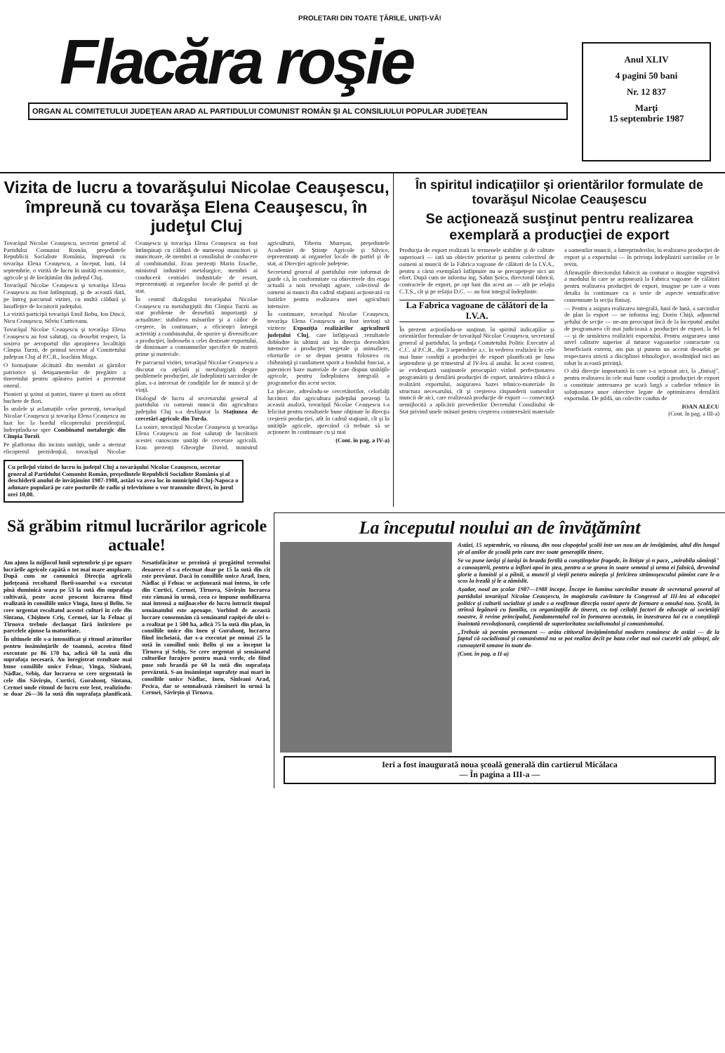PROLETARI DIN TOATE ŢĂRILE, UNIŢI-VĂ!
Flacăra roşie
ORGAN AL COMITETULUI JUDEŢEAN ARAD AL PARTIDULUI COMUNIST ROMÂN ŞI AL CONSILIULUI POPULAR JUDEŢEAN
Anul XLIV
4 pagini 50 bani
Nr. 12 837
Marţi
15 septembrie 1987
Vizita de lucru a tovarăşului Nicolae Ceauşescu, împreună cu tovarăşa Elena Ceauşescu, în judeţul Cluj
Tovarăşul Nicolae Ceauşescu, secretar general al Partidului Comunist Român, preşedintele Republicii Socialiste România, împreună cu tovarăşa Elena Ceauşescu, a început, luni, 14 septembrie, o vizită de lucru în unităţi economice, agricole şi de învăţămînt din judeţul Cluj.
Tovarăşul Nicolae Ceauşescu şi tovarăşa Elena Ceauşescu au fost întîmpinaţi, şi de această dată, pe întreg parcursul vizitei, cu multă căldură şi însufleţire de locuitorii judeţului.
La vizită participă tovarăşii Emil Bobu, Ion Dincă, Nicu Ceauşescu, Silviu Curticeanu.
Tovarăşul Nicolae Ceauşescu şi tovarăşa Elena Ceauşescu au fost salutaţi, cu deosebit respect, la sosirea pe aeroportul din apropierea localităţii Cîmpia Turzii, de primul secretar al Comitetului judeţean Cluj al P.C.R., Ioachim Moga.
O formaţiune alcătuită din membri ai gărzilor patriotice şi detaşamentelor de pregătire a tineretului pentru apărarea patriei a prezentat onorul.
Pionieri şi şoimi ai patriei, tinere şi tineri au oferit buchete de flori.
În uralele şi aclamaţiile celor prezenţi, tovarăşul Nicolae Ceauşescu şi tovarăşa Elena Ceauşescu au luat loc la bordul elicopterului prezidenţial, îndreptîndu-se spre Combinatul metalurgic din Cîmpia Turzii.
Pe platforma din incinta unităţii, unde a aterizat elicopterul prezidenţial, tovarăşul Nicolae Ceauşescu şi tovarăşa Elena Ceauşescu au fost întîmpinaţi cu căldură de numeroşi muncitori şi muncitoare, de membri ai consiliului de conducere al combinatului. Erau prezenţi Marin Enache, ministrul industriei metalurgice, membri ai conducerii centralei industriale de resort, reprezentanţi ai organelor locale de partid şi de stat.
În centrul dialogului tovarăşului Nicolae Ceauşescu cu metalurgiştii din Cîmpia Turzii au stat probleme de deosebită importanţă şi actualitate: stabilirea măsurilor şi a căilor de creştere, în continuare, a eficienţei întregii activităţi a combinatului, de sporire şi diversificare a producţiei, îndeosebi a celei destinate exportului, de diminuare a consumurilor specifice de materii prime şi materiale.
Pe parcursul vizitei, tovarăşul Nicolae Ceauşescu a discutat cu oţelarii şi metalurgiştii despre problemele producţiei, ale îndeplinirii sarcinilor de plan, s-a interesat de condiţiile lor de muncă şi de viaţă.
Dialogul de lucru al secretarului general al partidului cu oamenii muncii din agricultura judeţului Cluj s-a desfăşurat la Staţiunea de cercetări agricole din Turda.
La sosire, tovarăşul Nicolae Ceauşescu şi tovarăşa Elena Ceauşescu au fost salutaţi de lucrătorii acestei cunoscute unităţi de cercetare agricolă. Erau prezenţi Gheorghe David, ministrul agriculturii, Tiberiu Mureşan, preşedintele Academiei de Ştiinţe Agricole şi Silvice, reprezentanţi ai organelor locale de partid şi de stat, ai Direcţiei agricole judeţene.
Secretarul general al partidului este informat de gazde că, în conformitate cu obiectivele din etapa actuală a noii revoluţii agrare, colectivul de oameni ai muncii din cadrul staţiunii acţionează cu hotărîre pentru realizarea unei agriculturi intensive.
În continuare, tovarăşul Nicolae Ceauşescu, tovarăşa Elena Ceauşescu au fost invitaţi să viziteze Expoziţia realizărilor agriculturii judeţului Cluj, care înfăţişează rezultatele dobîndite în ultimii ani în direcţia dezvoltării intensive a producţiei vegetale şi animaliere, eforturile ce se depun pentru folosirea cu chibzuinţă şi randament sporit a fondului funciar, a puternicei baze materiale de care dispun unităţile agricole, pentru îndeplinirea integrală a programelor din acest sector.
La plecare, adresîndu-se cercetătorilor, celorlalţi lucrători din agricultura judeţului prezenţi la această analiză, tovarăşul Nicolae Ceauşescu i-a felicitat pentru rezultatele bune obţinute în direcţia creşterii producţiei, atît în cadrul staţiunii, cît şi în unităţile agricole, apreciind că trebuie să se acţioneze în continuare cu şi mai
(Cont. în pag. a IV-a)
Cu prilejul vizitei de lucru în judeţul Cluj a tovarăşului Nicolae Ceauşescu, secretar general al Partidului Comunist Român, preşedintele Republicii Socialiste România şi al deschiderii anului de învăţămînt 1987-1988, astăzi va avea loc în municipiul Cluj-Napoca o adunare populară pe care posturile de radio şi televiziune o vor transmite direct, în jurul orei 10,00.
În spiritul indicaţiilor şi orientărilor formulate de tovarăşul Nicolae Ceauşescu
Se acţionează susţinut pentru realizarea exemplară a producţiei de export
Producţia de export realizată la termenele stabilite şi de calitate superioară — iată un obiectiv prioritar şi pentru colectivul de oameni ai muncii de la Fabrica vagoane de călători de la I.V.A., pentru a cărui exemplară înfăptuire nu se precupeţeşte nici un efort. După cum ne informa ing. Sabin Şoica, directorul fabricii, contractele de export, pe opt luni din acest an — atît pe relaţia C.T.S., cît şi pe relaţia D.C. — au fost integral îndeplinite.
La Fabrica vagoane de călători de la I.V.A.
În prezent acţionîndu-se susţinut, în spiritul indicaţiilor şi orientărilor formulate de tovarăşul Nicolae Ceauşescu, secretarul general al partidului, la şedinţa Comitetului Politic Executiv al C.C. al P.C.R., din 3 septembrie a.c. în vederea realizării în cele mai bune condiţii a producţiei de export planificată pe luna septembrie şi pe trimestrul al IV-lea al anului. În acest context, se evidenţiază susţinutele preocupări vizînd perfecţionarea programării şi derulării producţiei de export, urmărirea zilnică a realizării exportului, asigurarea bazei tehnico-materiale în structura necesarului, cît şi creşterea răspunderii oamenilor muncii de aici, care realizează producţie de export — consecinţă nemijlocită a aplicării prevederilor Decretului Consiliului de Stat privind unele măsuri pentru creşterea cointeresării materiale a oamenilor muncii, a întreprinderilor, în realizarea producţiei de export şi a exportului — în privinţa îndeplinirii sarcinilor ce le revin.
Afirmaţiile directorului fabricii au conturat o imagine sugestivă a modului în care se acţionează la Fabrica vagoane de călători pentru realizarea producţiei de export, imagine pe care o vom detalia în continuare cu o serie de aspecte semnificative consemnate la secţia finisaj.
— Pentru a asigura realizarea integrală, lună de lună, a sarcinilor de plan la export — ne informa ing. Dorin Chiţă, adjunctul şefului de secţie — ne-am preocupat încă de la începutul anului de programarea cît mai judicioasă a producţiei de export, la fel — şi de urmărirea realizării exportului. Pentru asigurarea unui nivel calitativ superior al tuturor vagoanelor contractate cu beneficiarii externi, am pus şi punem un accent deosebit pe respectarea strictă a disciplinei tehnologice, neadmiţînd nici un rabat în această privinţă.
O altă direcţie importantă în care s-a acţionat aici, la „finisaj", pentru realizarea în cele mai bune condiţii a producţiei de export o constituie antrenarea pe scară largă a cadrelor tehnice în soluţionarea unor obiective legate de optimizarea derulării exportului. De pildă, un colectiv condus de
IOAN ALECU
(Cont. în pag. a III-a)
Să grăbim ritmul lucrărilor agricole actuale!
Am ajuns la mijlocul lunii septembrie şi pe ogoare lucrările agricole capătă o tot mai mare amploare. După cum ne comunică Direcţia agricolă judeţeană recoltatul florii-soarelui s-a executat pînă duminică seara pe 53 la sută din suprafaţa cultivată, peste acest procent lucrarea fiind realizată în consiliile unice Vinga, Ineu şi Beliu. Se cere urgentat recoltatul acestei culturi în cele din Sîntana, Chişineu Criş, Cermei, iar la Felnac şi Tîrnova trebuie declanşat fără întîrziere pe parcelele ajunse la maturitate.
În ultimele zile s-a intensificat şi ritmul arăturilor pentru însămînţările de toamnă, acestea fiind executate pe 86 170 ha, adică 60 la sută din suprafaţa necesară. Au înregistrat rezultate mai bune consiliile unice Felnac, Vinga, Sînleani, Nădlac, Sebiş, dar lucrarea se cere urgentată în cele din Săvîrşin, Curtici, Gurahonţ, Sîntana, Cermei unde ritmul de lucru este lent, realizîndu-se doar 26—36 la sută din suprafaţa planificată. Nesatisfăcător se prezintă şi pregătitul terenului deoarece el s-a efectuat doar pe 15 la sută din cît este prevăzut. Dacă în consiliile unice Arad, Ineu, Nădlac şi Felnac se acţionează mai intens, în cele din Curtici, Cermei, Tîrnova, Săvîrşin lucrarea este rămasă în urmă, ceea ce impune mobilizarea mai intensă a mijloacelor de lucru întrucît timpul semănatului este aproape. Vorbind de această lucrare consemnăm că semănatul rapiţei de ulei s-a realizat pe 1 500 ha, adică 75 la sută din plan, în consiliile unice din Ineu şi Gurahonţ, lucrarea fiind încheiată, dar s-a executat pe numai 25 la sută în consiliul unic Beliu şi nu a început la Tîrnova şi Sebiş. Se cere urgentat şi semănatul culturilor furajere pentru masă verde, ele fiind puse sub brazdă pe 60 la sută din suprafaţa prevăzută. S-au însămînţat suprafeţe mai mari în consiliile unice Nădlac, Ineu, Sînleani Arad, Pecica, dar se semnalează rămîneri în urmă la Cermei, Săvîrşin şi Tîrnova.
La începutul noului an de învăţămînt
Astăzi, 15 septembrie, va răsuna, din nou clopoţelul şcolii într-un nou an de învăţămînt, altul din lungul şir al anilor de şcoală prin care trec toate generaţiile tinere.
Se va pune iarăşi şi iarăşi în brazda fertilă a conştiinţelor fragede, în linişte şi-n pace, „mirabila sămînţă" a cunoaşterii, pentru a înflori apoi în ştea, pentru a se grava în soare semnul şi urma ei falnică, devenind glorie a luminii şi a pîinii, a muncii şi vieţii pentru măreţia şi fericirea strămoşescului pămînt care le-a scos la iveală şi le-a zămislit.
Aşadar, noul an şcolar 1987—1988 începe. Începe în lumina sarcinilor trasate de secretarul general al partidului tovarăşul Nicolae Ceauşescu, în magistrala cuvîntare la Congresul al III-lea al educaţiei politice şi culturii socialiste şi unde s-a reafirmat direcţia vastei opere de formare a omului nou. Şcolii, în strînsă legătură cu familia, cu organizaţiile de tineret, cu toţi ceilalţi factori de educaţie ai societăţii noastre, îi revine principalul, fundamentalul rol în formarea acestuia, în înzestrarea lui cu o conştiinţă înaintată revoluţionară, conştientă de superioritatea socialismului şi comunismului.
„Trebuie să pornim permanent — arăta cititorul învăţămîntului modern românesc de astăzi — de la faptul că socialismul şi comunismul nu se pot realiza decît pe baza celor mai noi cuceriri ale ştiinţei, ale cunoaşterii umane în toate do-
(Cont. în pag. a II-a)
Ieri a fost inaugurată noua şcoală generală din cartierul Micălaca
— În pagina a III-a —